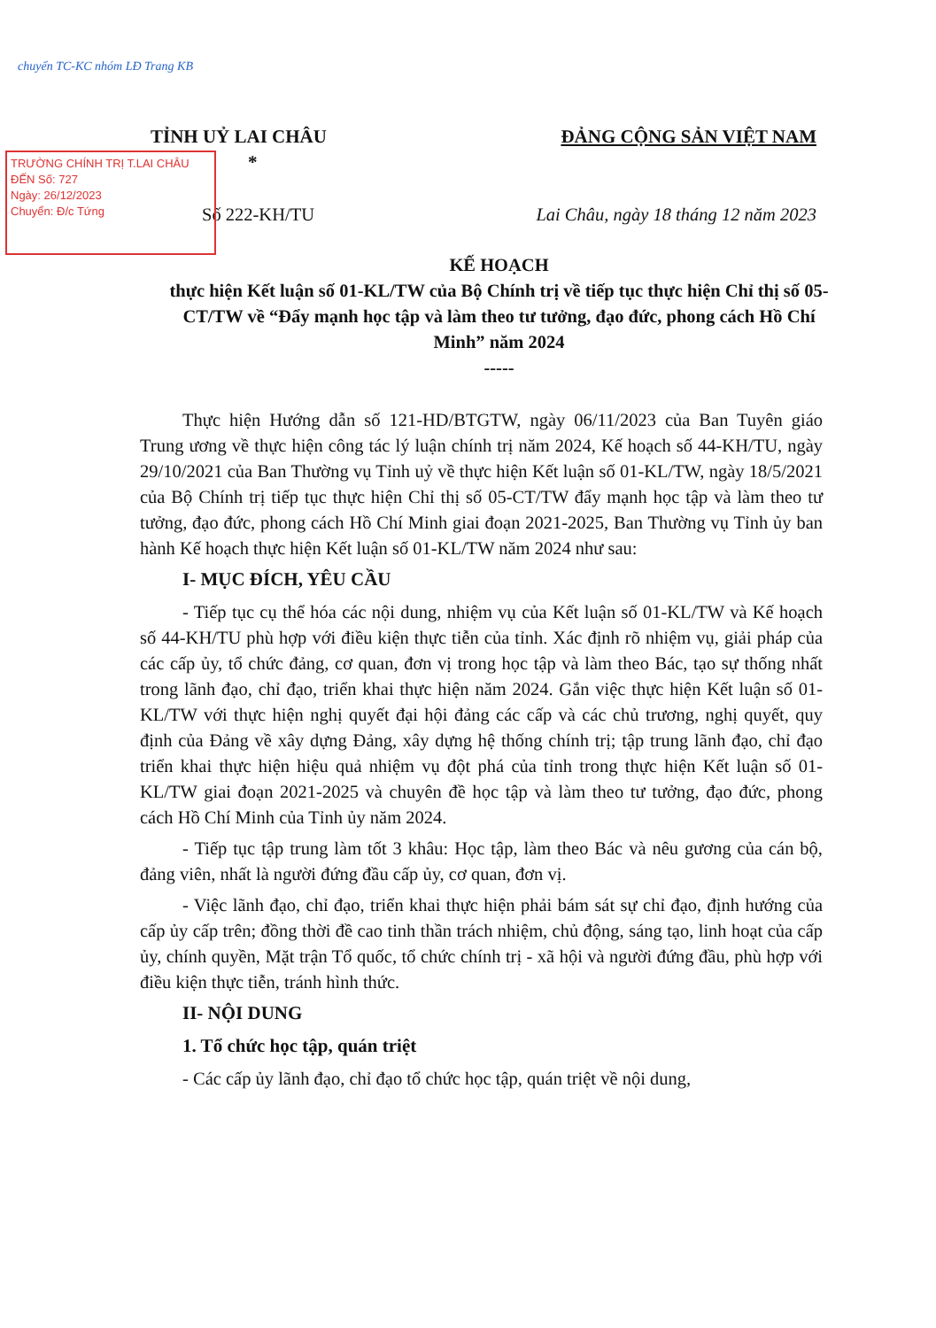chuyển TC-KC nhóm LĐ Trang KB
TRƯỜNG CHÍNH TRỊ T.LAI CHÂU
ĐẾN Số: 727
Ngày: 26/12/2023
Chuyển: Đ/c Tứng
TỈNH UỶ LAI CHÂU
* ĐẢNG CỘNG SẢN VIỆT NAM
Số 222-KH/TU Lai Châu, ngày 18 tháng 12 năm 2023
KẾ HOẠCH
thực hiện Kết luận số 01-KL/TW của Bộ Chính trị về tiếp tục thực hiện Chỉ thị số 05-CT/TW về “Đẩy mạnh học tập và làm theo tư tưởng, đạo đức, phong cách Hồ Chí Minh” năm 2024
-----
Thực hiện Hướng dẫn số 121-HD/BTGTW, ngày 06/11/2023 của Ban Tuyên giáo Trung ương về thực hiện công tác lý luận chính trị năm 2024, Kế hoạch số 44-KH/TU, ngày 29/10/2021 của Ban Thường vụ Tỉnh uỷ về thực hiện Kết luận số 01-KL/TW, ngày 18/5/2021 của Bộ Chính trị tiếp tục thực hiện Chỉ thị số 05-CT/TW đẩy mạnh học tập và làm theo tư tưởng, đạo đức, phong cách Hồ Chí Minh giai đoạn 2021-2025, Ban Thường vụ Tỉnh ủy ban hành Kế hoạch thực hiện Kết luận số 01-KL/TW năm 2024 như sau:
I- MỤC ĐÍCH, YÊU CẦU
- Tiếp tục cụ thể hóa các nội dung, nhiệm vụ của Kết luận số 01-KL/TW và Kế hoạch số 44-KH/TU phù hợp với điều kiện thực tiễn của tỉnh. Xác định rõ nhiệm vụ, giải pháp của các cấp ủy, tổ chức đảng, cơ quan, đơn vị trong học tập và làm theo Bác, tạo sự thống nhất trong lãnh đạo, chỉ đạo, triển khai thực hiện năm 2024. Gắn việc thực hiện Kết luận số 01-KL/TW với thực hiện nghị quyết đại hội đảng các cấp và các chủ trương, nghị quyết, quy định của Đảng về xây dựng Đảng, xây dựng hệ thống chính trị; tập trung lãnh đạo, chỉ đạo triển khai thực hiện hiệu quả nhiệm vụ đột phá của tỉnh trong thực hiện Kết luận số 01-KL/TW giai đoạn 2021-2025 và chuyên đề học tập và làm theo tư tưởng, đạo đức, phong cách Hồ Chí Minh của Tỉnh ủy năm 2024.
- Tiếp tục tập trung làm tốt 3 khâu: Học tập, làm theo Bác và nêu gương của cán bộ, đảng viên, nhất là người đứng đầu cấp ủy, cơ quan, đơn vị.
- Việc lãnh đạo, chỉ đạo, triển khai thực hiện phải bám sát sự chỉ đạo, định hướng của cấp ủy cấp trên; đồng thời đề cao tinh thần trách nhiệm, chủ động, sáng tạo, linh hoạt của cấp ủy, chính quyền, Mặt trận Tổ quốc, tổ chức chính trị - xã hội và người đứng đầu, phù hợp với điều kiện thực tiễn, tránh hình thức.
II- NỘI DUNG
1. Tổ chức học tập, quán triệt
- Các cấp ủy lãnh đạo, chỉ đạo tổ chức học tập, quán triệt về nội dung,